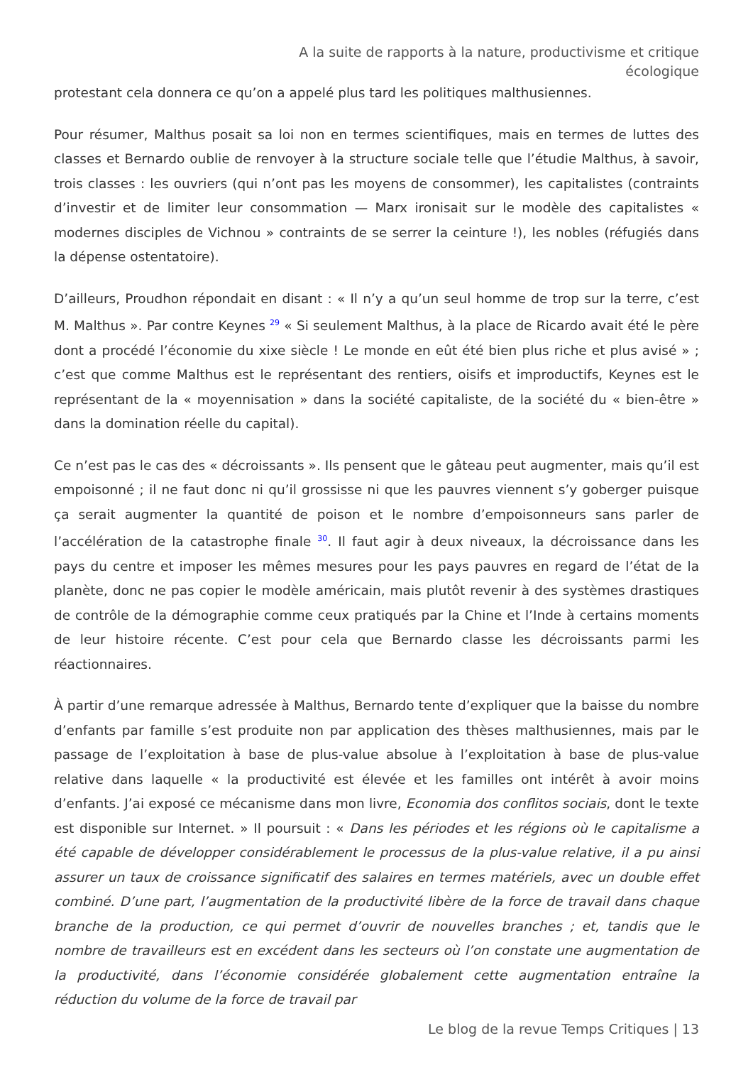A la suite de rapports à la nature, productivisme et critique
écologique
protestant cela donnera ce qu’on a appelé plus tard les politiques malthusiennes.
Pour résumer, Malthus posait sa loi non en termes scientifiques, mais en termes de luttes des classes et Bernardo oublie de renvoyer à la structure sociale telle que l’étudie Malthus, à savoir, trois classes : les ouvriers (qui n’ont pas les moyens de consommer), les capitalistes (contraints d’investir et de limiter leur consommation — Marx ironisait sur le modèle des capitalistes « modernes disciples de Vichnou » contraints de se serrer la ceinture !), les nobles (réfugiés dans la dépense ostentatoire).
D’ailleurs, Proudhon répondait en disant : « Il n’y a qu’un seul homme de trop sur la terre, c’est M. Malthus ». Par contre Keynes <sup>29</sup> « Si seulement Malthus, à la place de Ricardo avait été le père dont a procédé l’économie du xixe siècle ! Le monde en eût été bien plus riche et plus avisé » ; c’est que comme Malthus est le représentant des rentiers, oisifs et improductifs, Keynes est le représentant de la « moyennisation » dans la société capitaliste, de la société du « bien-être » dans la domination réelle du capital).
Ce n’est pas le cas des « décroissants ». Ils pensent que le gâteau peut augmenter, mais qu’il est empoisonné ; il ne faut donc ni qu’il grossisse ni que les pauvres viennent s’y goberger puisque ça serait augmenter la quantité de poison et le nombre d’empoisonneurs sans parler de l’accélération de la catastrophe finale <sup>30</sup>. Il faut agir à deux niveaux, la décroissance dans les pays du centre et imposer les mêmes mesures pour les pays pauvres en regard de l’état de la planète, donc ne pas copier le modèle américain, mais plutôt revenir à des systèmes drastiques de contrôle de la démographie comme ceux pratiqués par la Chine et l’Inde à certains moments de leur histoire récente. C’est pour cela que Bernardo classe les décroissants parmi les réactionnaires.
À partir d’une remarque adressée à Malthus, Bernardo tente d’expliquer que la baisse du nombre d’enfants par famille s’est produite non par application des thèses malthusiennes, mais par le passage de l’exploitation à base de plus-value absolue à l’exploitation à base de plus-value relative dans laquelle « la productivité est élevée et les familles ont intérêt à avoir moins d’enfants. J’ai exposé ce mécanisme dans mon livre, Economia dos conflitos sociais, dont le texte est disponible sur Internet. » Il poursuit : « Dans les périodes et les régions où le capitalisme a été capable de développer considérablement le processus de la plus-value relative, il a pu ainsi assurer un taux de croissance significatif des salaires en termes matériels, avec un double effet combiné. D’une part, l’augmentation de la productivité libère de la force de travail dans chaque branche de la production, ce qui permet d’ouvrir de nouvelles branches ; et, tandis que le nombre de travailleurs est en excédent dans les secteurs où l’on constate une augmentation de la productivité, dans l’économie considérée globalement cette augmentation entraîne la réduction du volume de la force de travail par
Le blog de la revue Temps Critiques | 13